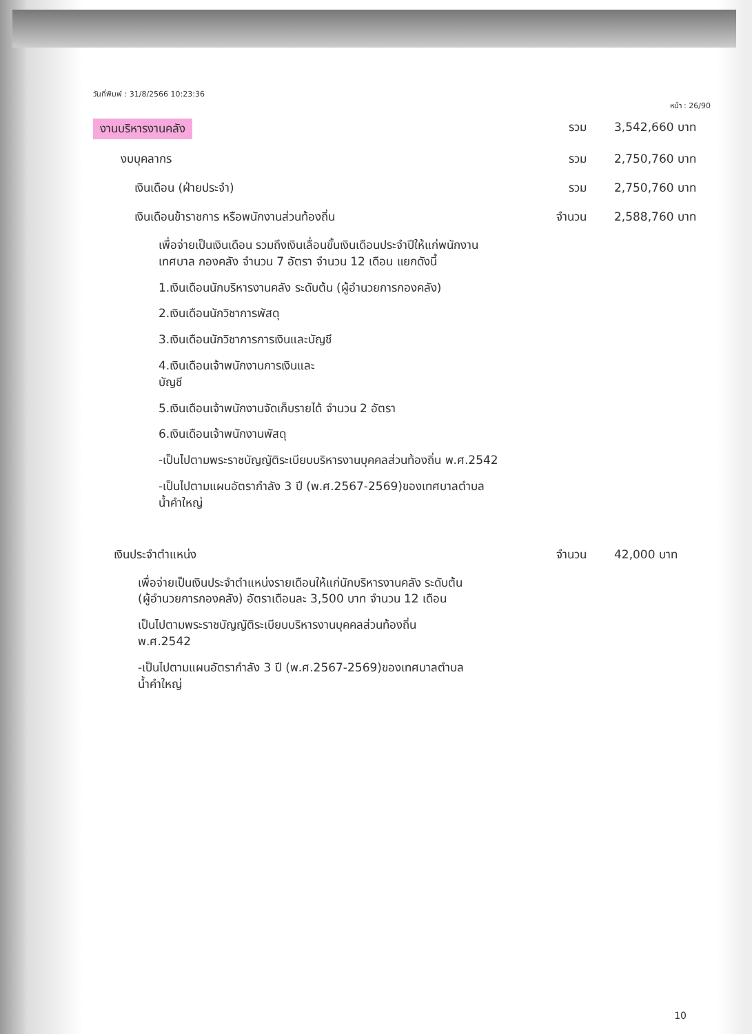วันที่พิมพ์ : 31/8/2566 10:23:36
หน้า : 26/90
งานบริหารงานคลัง รวม 3,542,660 บาท
งบบุคลากร รวม 2,750,760 บาท
เงินเดือน (ฝ่ายประจำ) รวม 2,750,760 บาท
เงินเดือนข้าราชการ หรือพนักงานส่วนท้องถิ่น จำนวน 2,588,760 บาท
เพื่อจ่ายเป็นเงินเดือน รวมถึงเงินเลื่อนขั้นเงินเดือนประจำปีให้แก่พนักงานเทศบาล กองคลัง จำนวน 7 อัตรา จำนวน 12 เดือน แยกดังนี้
1.เงินเดือนนักบริหารงานคลัง ระดับต้น (ผู้อำนวยการกองคลัง)
2.เงินเดือนนักวิชาการพัสดุ
3.เงินเดือนนักวิชาการการเงินและบัญชี
4.เงินเดือนเจ้าพนักงานการเงินและ
บัญชี
5.เงินเดือนเจ้าพนักงานจัดเก็บรายได้ จำนวน 2 อัตรา
6.เงินเดือนเจ้าพนักงานพัสดุ
-เป็นไปตามพระราชบัญญัติระเบียบบริหารงานบุคคลส่วนท้องถิ่น พ.ศ.2542
-เป็นไปตามแผนอัตรากำลัง 3 ปี (พ.ศ.2567-2569)ของเทศบาลตำบลน้ำคำใหญ่
เงินประจำตำแหน่ง จำนวน 42,000 บาท
เพื่อจ่ายเป็นเงินประจำตำแหน่งรายเดือนให้แก่นักบริหารงานคลัง ระดับต้น (ผู้อำนวยการกองคลัง) อัตราเดือนละ 3,500 บาท จำนวน 12 เดือน
เป็นไปตามพระราชบัญญัติระเบียบบริหารงานบุคคลส่วนท้องถิ่น พ.ศ.2542
-เป็นไปตามแผนอัตรากำลัง 3 ปี (พ.ศ.2567-2569)ของเทศบาลตำบลน้ำคำใหญ่
10